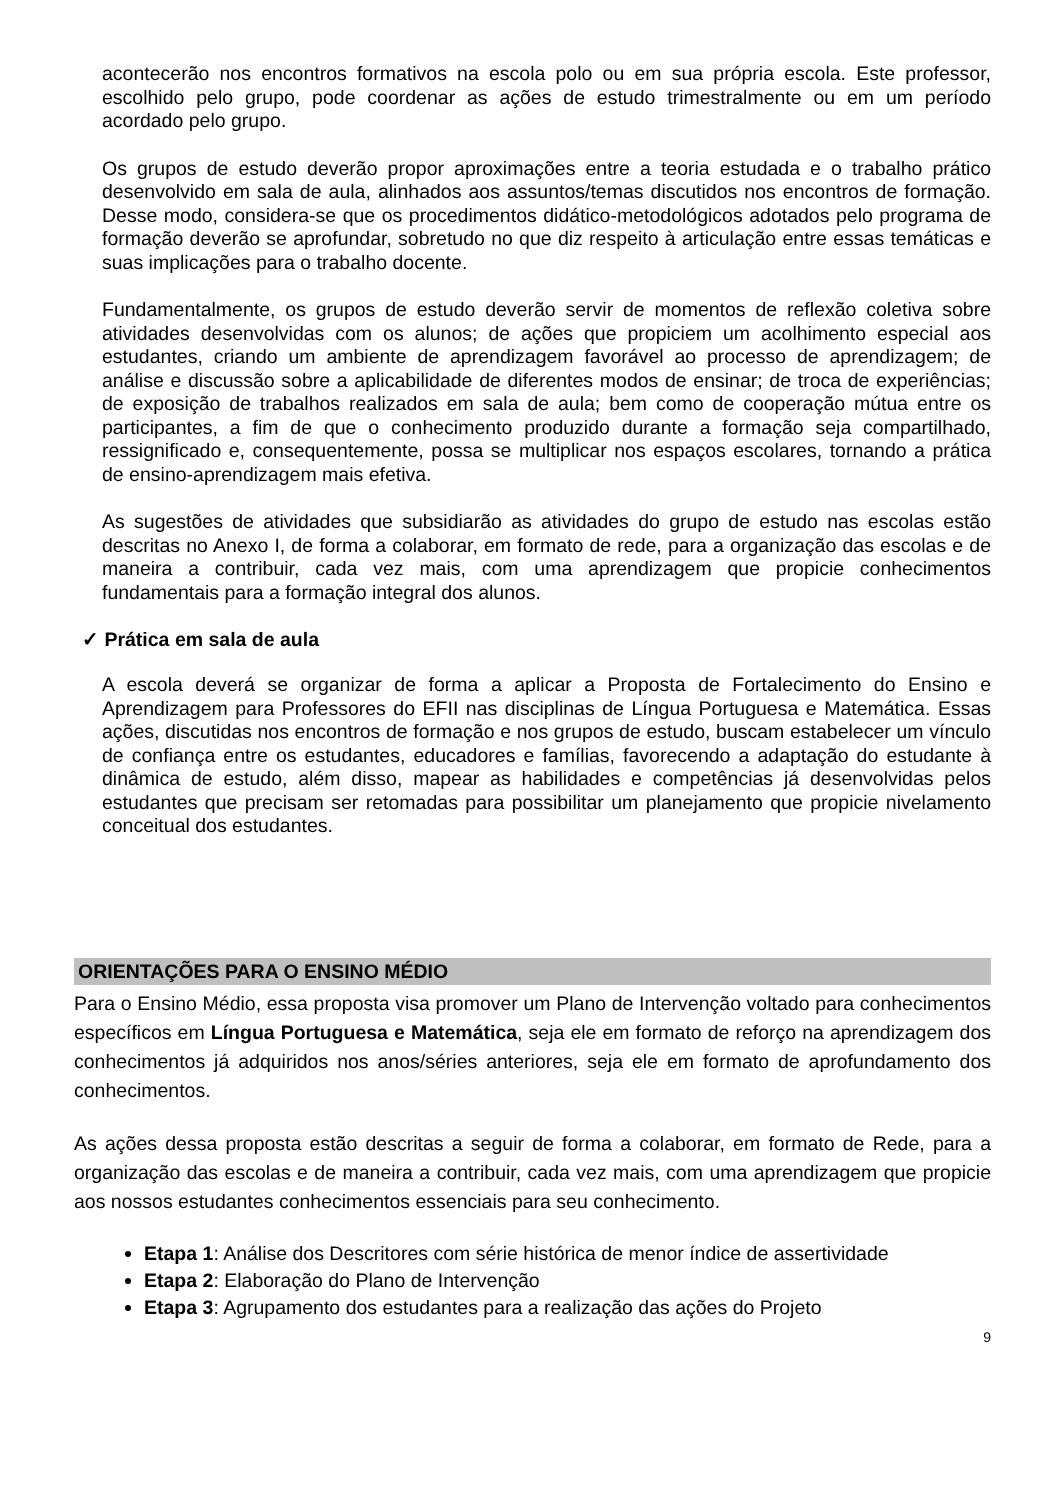acontecerão nos encontros formativos na escola polo ou em sua própria escola. Este professor, escolhido pelo grupo, pode coordenar as ações de estudo trimestralmente ou em um período acordado pelo grupo.
Os grupos de estudo deverão propor aproximações entre a teoria estudada e o trabalho prático desenvolvido em sala de aula, alinhados aos assuntos/temas discutidos nos encontros de formação. Desse modo, considera-se que os procedimentos didático-metodológicos adotados pelo programa de formação deverão se aprofundar, sobretudo no que diz respeito à articulação entre essas temáticas e suas implicações para o trabalho docente.
Fundamentalmente, os grupos de estudo deverão servir de momentos de reflexão coletiva sobre atividades desenvolvidas com os alunos; de ações que propiciem um acolhimento especial aos estudantes, criando um ambiente de aprendizagem favorável ao processo de aprendizagem; de análise e discussão sobre a aplicabilidade de diferentes modos de ensinar; de troca de experiências; de exposição de trabalhos realizados em sala de aula; bem como de cooperação mútua entre os participantes, a fim de que o conhecimento produzido durante a formação seja compartilhado, ressignificado e, consequentemente, possa se multiplicar nos espaços escolares, tornando a prática de ensino-aprendizagem mais efetiva.
As sugestões de atividades que subsidiarão as atividades do grupo de estudo nas escolas estão descritas no Anexo I, de forma a colaborar, em formato de rede, para a organização das escolas e de maneira a contribuir, cada vez mais, com uma aprendizagem que propicie conhecimentos fundamentais para a formação integral dos alunos.
✓ Prática em sala de aula
A escola deverá se organizar de forma a aplicar a Proposta de Fortalecimento do Ensino e Aprendizagem para Professores do EFII nas disciplinas de Língua Portuguesa e Matemática. Essas ações, discutidas nos encontros de formação e nos grupos de estudo, buscam estabelecer um vínculo de confiança entre os estudantes, educadores e famílias, favorecendo a adaptação do estudante à dinâmica de estudo, além disso, mapear as habilidades e competências já desenvolvidas pelos estudantes que precisam ser retomadas para possibilitar um planejamento que propicie nivelamento conceitual dos estudantes.
ORIENTAÇÕES PARA O ENSINO MÉDIO
Para o Ensino Médio, essa proposta visa promover um Plano de Intervenção voltado para conhecimentos específicos em Língua Portuguesa e Matemática, seja ele em formato de reforço na aprendizagem dos conhecimentos já adquiridos nos anos/séries anteriores, seja ele em formato de aprofundamento dos conhecimentos.
As ações dessa proposta estão descritas a seguir de forma a colaborar, em formato de Rede, para a organização das escolas e de maneira a contribuir, cada vez mais, com uma aprendizagem que propicie aos nossos estudantes conhecimentos essenciais para seu conhecimento.
Etapa 1: Análise dos Descritores com série histórica de menor índice de assertividade
Etapa 2: Elaboração do Plano de Intervenção
Etapa 3: Agrupamento dos estudantes para a realização das ações do Projeto
9